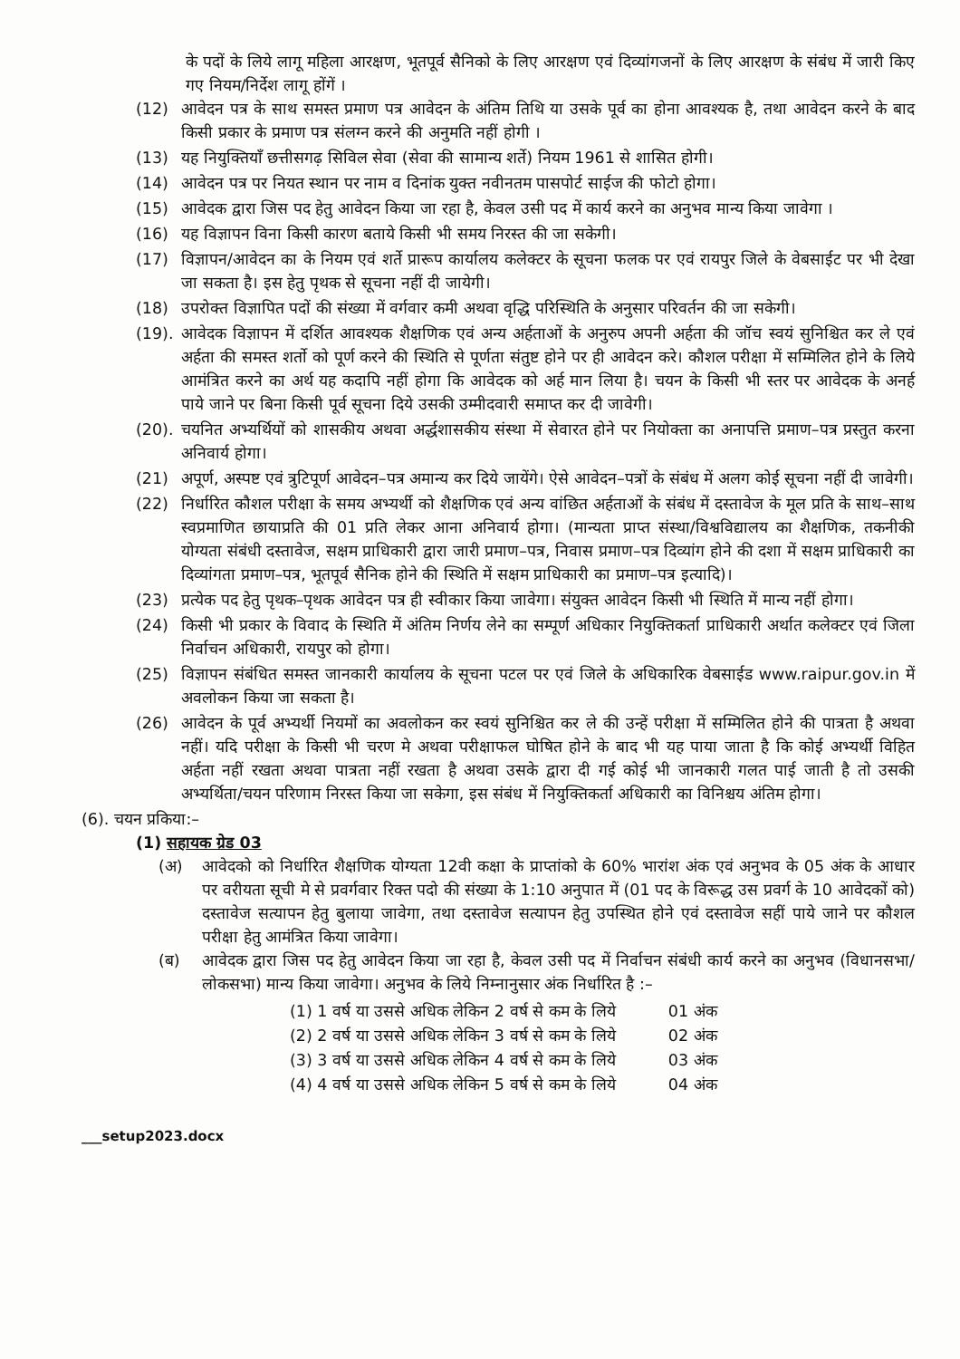के पदों के लिये लागू महिला आरक्षण, भूतपूर्व सैनिको के लिए आरक्षण एवं दिव्यांगजनों के लिए आरक्षण के संबंध में जारी किए गए नियम/निर्देश लागू होंगें ।
(12) आवेदन पत्र के साथ समस्त प्रमाण पत्र आवेदन के अंतिम तिथि या उसके पूर्व का होना आवश्यक है, तथा आवेदन करने के बाद किसी प्रकार के प्रमाण पत्र संलग्न करने की अनुमति नहीं होगी ।
(13) यह नियुक्तियॉं छत्तीसगढ़ सिविल सेवा (सेवा की सामान्य शर्ते) नियम 1961 से शासित होगी।
(14) आवेदन पत्र पर नियत स्थान पर नाम व दिनांक युक्त नवीनतम पासपोर्ट साईज की फोटो होगा।
(15) आवेदक द्वारा जिस पद हेतु आवेदन किया जा रहा है, केवल उसी पद में कार्य करने का अनुभव मान्य किया जावेगा ।
(16) यह विज्ञापन विना किसी कारण बताये किसी भी समय निरस्त की जा सकेगी।
(17) विज्ञापन/आवेदन का के नियम एवं शर्ते प्रारूप कार्यालय कलेक्टर के सूचना फलक पर एवं रायपुर जिले के वेबसाईट पर भी देखा जा सकता है। इस हेतु पृथक से सूचना नहीं दी जायेगी।
(18) उपरोक्त विज्ञापित पदों की संख्या में वर्गवार कमी अथवा वृद्धि परिस्थिति के अनुसार परिवर्तन की जा सकेगी।
(19). आवेदक विज्ञापन में दर्शित आवश्यक शैक्षणिक एवं अन्य अर्हताओं के अनुरुप अपनी अर्हता की जॉच स्वयं सुनिश्चित कर ले एवं अर्हता की समस्त शर्तो को पूर्ण करने की स्थिति से पूर्णता संतुष्ट होने पर ही आवेदन करे। कौशल परीक्षा में सम्मिलित होने के लिये आमंत्रित करने का अर्थ यह कदापि नहीं होगा कि आवेदक को अर्ह मान लिया है। चयन के किसी भी स्तर पर आवेदक के अनर्ह पाये जाने पर बिना किसी पूर्व सूचना दिये उसकी उम्मीदवारी समाप्त कर दी जावेगी।
(20). चयनित अभ्यर्थियों को शासकीय अथवा अर्द्धशासकीय संस्था में सेवारत होने पर नियोक्ता का अनापत्ति प्रमाण–पत्र प्रस्तुत करना अनिवार्य होगा।
(21) अपूर्ण, अस्पष्ट एवं त्रुटिपूर्ण आवेदन–पत्र अमान्य कर दिये जायेंगे। ऐसे आवेदन–पत्रों के संबंध में अलग कोई सूचना नहीं दी जावेगी।
(22) निर्धारित कौशल परीक्षा के समय अभ्यर्थी को शैक्षणिक एवं अन्य वांछित अर्हताओं के संबंध में दस्तावेज के मूल प्रति के साथ–साथ स्वप्रमाणित छायाप्रति की 01 प्रति लेकर आना अनिवार्य होगा। (मान्यता प्राप्त संस्था/विश्वविद्यालय का शैक्षणिक, तकनीकी योग्यता संबंधी दस्तावेज, सक्षम प्राधिकारी द्वारा जारी प्रमाण–पत्र, निवास प्रमाण–पत्र दिव्यांग होने की दशा में सक्षम प्राधिकारी का दिव्यांगता प्रमाण–पत्र, भूतपूर्व सैनिक होने की स्थिति में सक्षम प्राधिकारी का प्रमाण–पत्र इत्यादि)।
(23) प्रत्येक पद हेतु पृथक–पृथक आवेदन पत्र ही स्वीकार किया जावेगा। संयुक्त आवेदन किसी भी स्थिति में मान्य नहीं होगा।
(24) किसी भी प्रकार के विवाद के स्थिति में अंतिम निर्णय लेने का सम्पूर्ण अधिकार नियुक्तिकर्ता प्राधिकारी अर्थात कलेक्टर एवं जिला निर्वाचन अधिकारी, रायपुर को होगा।
(25) विज्ञापन संबंधित समस्त जानकारी कार्यालय के सूचना पटल पर एवं जिले के अधिकारिक वेबसाईड www.raipur.gov.in में अवलोकन किया जा सकता है।
(26) आवेदन के पूर्व अभ्यर्थी नियमों का अवलोकन कर स्वयं सुनिश्चित कर ले की उन्हें परीक्षा में सम्मिलित होने की पात्रता है अथवा नहीं। यदि परीक्षा के किसी भी चरण मे अथवा परीक्षाफल घोषित होने के बाद भी यह पाया जाता है कि कोई अभ्यर्थी विहित अर्हता नहीं रखता अथवा पात्रता नहीं रखता है अथवा उसके द्वारा दी गई कोई भी जानकारी गलत पाई जाती है तो उसकी अभ्यर्थिता/चयन परिणाम निरस्त किया जा सकेगा, इस संबंध में नियुक्तिकर्ता अधिकारी का विनिश्चय अंतिम होगा।
(6). चयन प्रकिया:–
(1) सहायक ग्रेड 03
(अ) आवेदको को निर्धारित शैक्षणिक योग्यता 12वी कक्षा के प्राप्तांको के 60% भारांश अंक एवं अनुभव के 05 अंक के आधार पर वरीयता सूची मे से प्रवर्गवार रिक्त पदो की संख्या के 1:10 अनुपात में (01 पद के विरूद्ध उस प्रवर्ग के 10 आवेदकों को) दस्तावेज सत्यापन हेतु बुलाया जावेगा, तथा दस्तावेज सत्यापन हेतु उपस्थित होने एवं दस्तावेज सहीं पाये जाने पर कौशल परीक्षा हेतु आमंत्रित किया जावेगा।
(ब) आवेदक द्वारा जिस पद हेतु आवेदन किया जा रहा है, केवल उसी पद में निर्वाचन संबंधी कार्य करने का अनुभव (विधानसभा/लोकसभा) मान्य किया जावेगा। अनुभव के लिये निम्नानुसार अंक निर्धारित है :–
| (1) 1 वर्ष या उससे अधिक लेकिन 2 वर्ष से कम के लिये | 01 अंक |
| (2) 2 वर्ष या उससे अधिक लेकिन 3 वर्ष से कम के लिये | 02 अंक |
| (3) 3 वर्ष या उससे अधिक लेकिन 4 वर्ष से कम के लिये | 03 अंक |
| (4) 4 वर्ष या उससे अधिक लेकिन 5 वर्ष से कम के लिये | 04 अंक |
___setup2023.docx